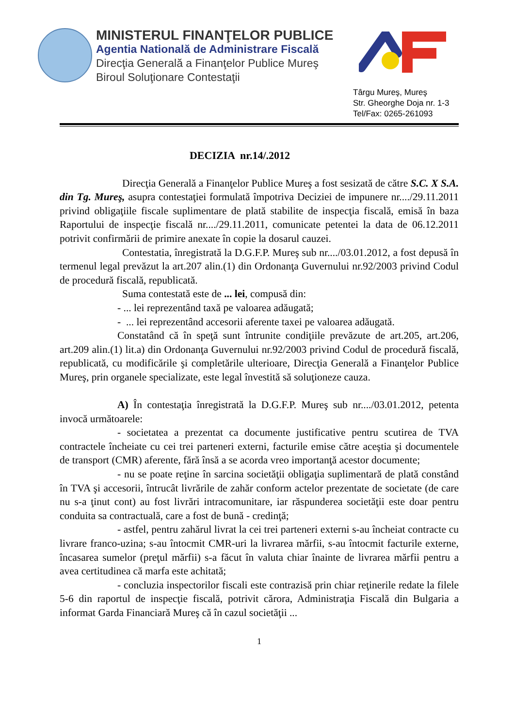MINISTERUL FINANŢELOR PUBLICE
Agentia Natională de Administrare Fiscală
Direcţia Generală a Finanţelor Publice Mureş
Biroul Soluţionare Contestaţii
Târgu Mureş, Mureş
Str. Gheorghe Doja nr. 1-3
Tel/Fax: 0265-261093
DECIZIA nr.14/.2012
Direcţia Generală a Finanţelor Publice Mureş a fost sesizată de către S.C. X S.A. din Tg. Mureş, asupra contestaţiei formulată împotriva Deciziei de impunere nr..../29.11.2011 privind obligaţiile fiscale suplimentare de plată stabilite de inspecţia fiscală, emisă în baza Raportului de inspecţie fiscală nr..../29.11.2011, comunicate petentei la data de 06.12.2011 potrivit confirmării de primire anexate în copie la dosarul cauzei.
Contestatia, înregistrată la D.G.F.P. Mureş sub nr..../03.01.2012, a fost depusă în termenul legal prevăzut la art.207 alin.(1) din Ordonanţa Guvernului nr.92/2003 privind Codul de procedură fiscală, republicată.
Suma contestată este de ... lei, compusă din:
- ... lei reprezentând taxă pe valoarea adăugată;
- ... lei reprezentând accesorii aferente taxei pe valoarea adăugată.
Constatând că în speţă sunt întrunite condiţiile prevăzute de art.205, art.206, art.209 alin.(1) lit.a) din Ordonanţa Guvernului nr.92/2003 privind Codul de procedură fiscală, republicată, cu modificările şi completările ulterioare, Direcţia Generală a Finanţelor Publice Mureş, prin organele specializate, este legal învestită să soluţioneze cauza.
A) În contestaţia înregistrată la D.G.F.P. Mureş sub nr..../03.01.2012, petenta invocă următoarele:
- societatea a prezentat ca documente justificative pentru scutirea de TVA contractele încheiate cu cei trei parteneri externi, facturile emise către aceştia şi documentele de transport (CMR) aferente, fără însă a se acorda vreo importanţă acestor documente;
- nu se poate reţine în sarcina societăţii obligaţia suplimentară de plată constând în TVA şi accesorii, întrucât livrările de zahăr conform actelor prezentate de societate (de care nu s-a ţinut cont) au fost livrări intracomunitare, iar răspunderea societăţii este doar pentru conduita sa contractuală, care a fost de bună - credinţă;
- astfel, pentru zahărul livrat la cei trei parteneri externi s-au încheiat contracte cu livrare franco-uzina; s-au întocmit CMR-uri la livrarea mărfii, s-au întocmit facturile externe, încasarea sumelor (preţul mărfii) s-a făcut în valuta chiar înainte de livrarea mărfii pentru a avea certitudinea că marfa este achitată;
- concluzia inspectorilor fiscali este contrazisă prin chiar reţinerile redate la filele 5-6 din raportul de inspecţie fiscală, potrivit cărora, Administraţia Fiscală din Bulgaria a informat Garda Financiară Mureş că în cazul societăţii ...
1